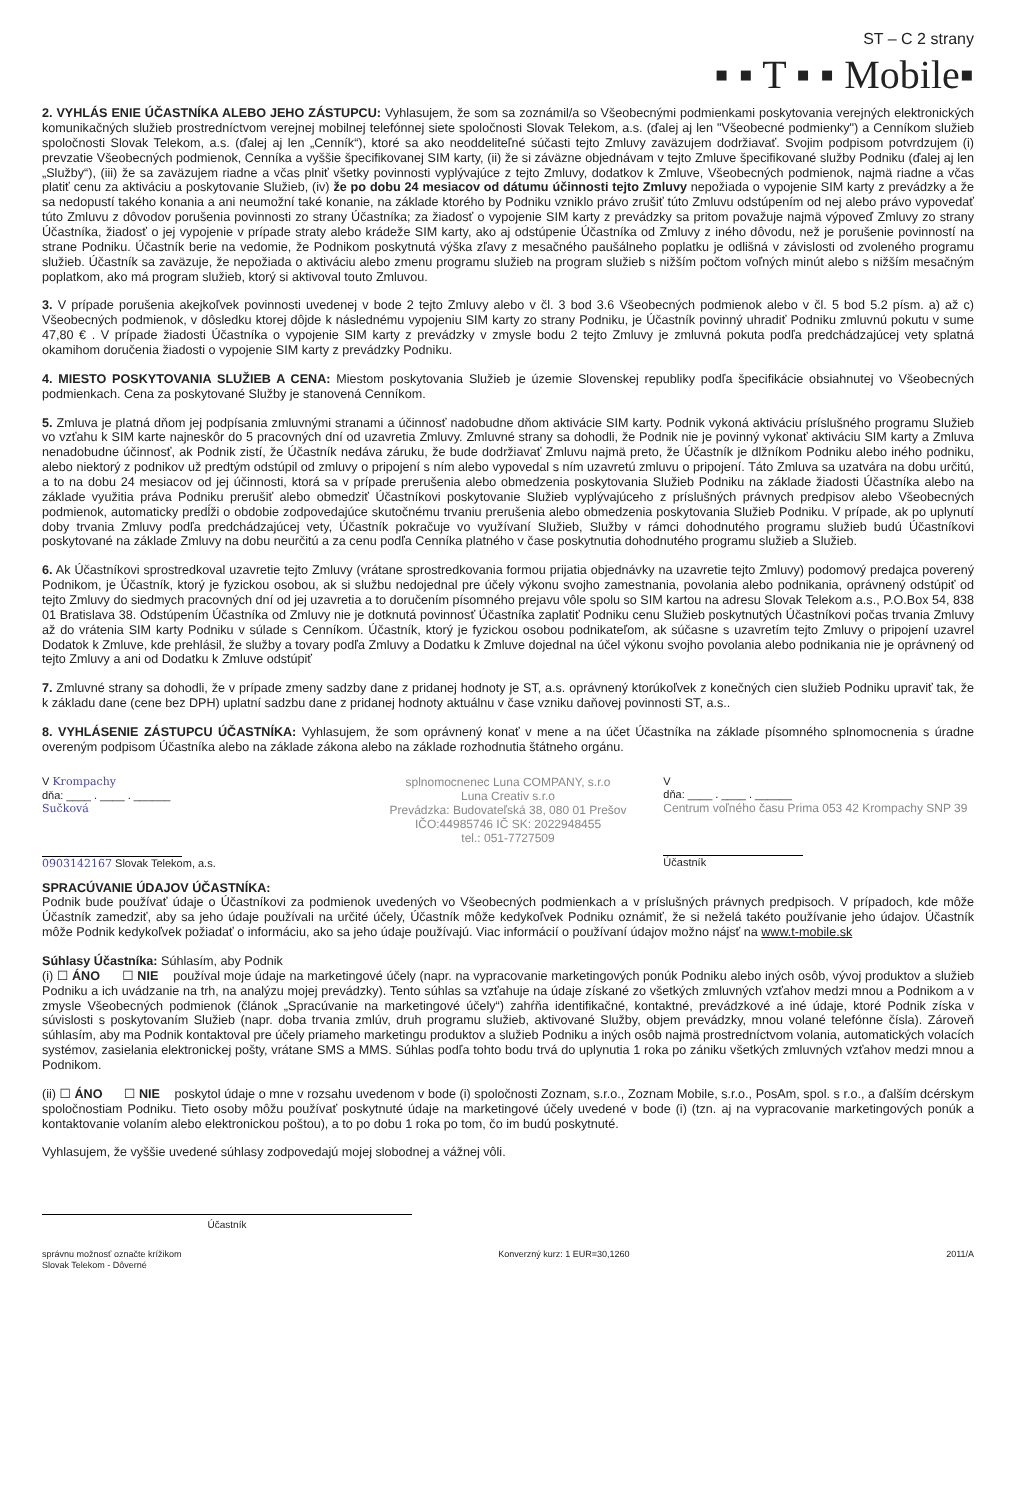ST – C 2 strany
▪ ▪ T ▪ ▪ Mobile▪
2. VYHLÁS ENIE ÚČASTNÍKA ALEBO JEHO ZÁSTUPCU: Vyhlasujem, že som sa zoznámil/a so Všeobecnými podmienkami poskytovania verejných elektronických komunikačných služieb prostredníctvom verejnej mobilnej telefónnej siete spoločnosti Slovak Telekom, a.s. (ďalej aj len "Všeobecné podmienky") a Cenníkom služieb spoločnosti Slovak Telekom, a.s. (ďalej aj len „Cenník“), ktoré sa ako neoddeliteľné súčasti tejto Zmluvy zaväzujem dodržiavať. Svojim podpisom potvrdzujem (i) prevzatie Všeobecných podmienok, Cenníka a vyššie špecifikovanej SIM karty, (ii) že si záväzne objednávam v tejto Zmluve špecifikované služby Podniku (ďalej aj len „Služby“), (iii) že sa zaväzujem riadne a včas plniť všetky povinnosti vyplývajúce z tejto Zmluvy, dodatkov k Zmluve, Všeobecných podmienok, najmä riadne a včas platiť cenu za aktiváciu a poskytovanie Služieb, (iv) že po dobu 24 mesiacov od dátumu účinnosti tejto Zmluvy nepožiada o vypojenie SIM karty z prevádzky a že sa nedopustí takého konania a ani neumožní také konanie, na základe ktorého by Podniku vzniklo právo zrušiť túto Zmluvu odstúpením od nej alebo právo vypovedať túto Zmluvu z dôvodov porušenia povinnosti zo strany Účastníka; za žiadosť o vypojenie SIM karty z prevádzky sa pritom považuje najmä výpoveď Zmluvy zo strany Účastníka, žiadosť o jej vypojenie v prípade straty alebo krádeže SIM karty, ako aj odstúpenie Účastníka od Zmluvy z iného dôvodu, než je porušenie povinností na strane Podniku. Účastník berie na vedomie, že Podnikom poskytnutá výška zľavy z mesačného paušálneho poplatku je odlišná v závislosti od zvoleného programu služieb. Účastník sa zaväzuje, že nepožiada o aktiváciu alebo zmenu programu služieb na program služieb s nižším počtom voľných minút alebo s nižším mesačným poplatkom, ako má program služieb, ktorý si aktivoval touto Zmluvou.
3. V prípade porušenia akejkoľvek povinnosti uvedenej v bode 2 tejto Zmluvy alebo v čl. 3 bod 3.6 Všeobecných podmienok alebo v čl. 5 bod 5.2 písm. a) až c) Všeobecných podmienok, v dôsledku ktorej dôjde k následnému vypojeniu SIM karty zo strany Podniku, je Účastník povinný uhradiť Podniku zmluvnú pokutu v sume 47,80 € . V prípade žiadosti Účastníka o vypojenie SIM karty z prevádzky v zmysle bodu 2 tejto Zmluvy je zmluvná pokuta podľa predchádzajúcej vety splatná okamihom doručenia žiadosti o vypojenie SIM karty z prevádzky Podniku.
4. MIESTO POSKYTOVANIA SLUŽIEB A CENA: Miestom poskytovania Služieb je územie Slovenskej republiky podľa špecifikácie obsiahnutej vo Všeobecných podmienkach. Cena za poskytované Služby je stanovená Cenníkom.
5. Zmluva je platná dňom jej podpísania zmluvnými stranami a účinnosť nadobudne dňom aktivácie SIM karty. Podnik vykoná aktiváciu príslušného programu Služieb vo vzťahu k SIM karte najneskôr do 5 pracovných dní od uzavretia Zmluvy. Zmluvné strany sa dohodli, že Podnik nie je povinný vykonať aktiváciu SIM karty a Zmluva nenadobudne účinnosť, ak Podnik zistí, že Účastník nedáva záruku, že bude dodržiavať Zmluvu najmä preto, že Účastník je dlžníkom Podniku alebo iného podniku, alebo niektorý z podnikov už predtým odstúpil od zmluvy o pripojení s ním alebo vypovedal s ním uzavretú zmluvu o pripojení. Táto Zmluva sa uzatvára na dobu určitú, a to na dobu 24 mesiacov od jej účinnosti, ktorá sa v prípade prerušenia alebo obmedzenia poskytovania Služieb Podniku na základe žiadosti Účastníka alebo na základe využitia práva Podniku prerušiť alebo obmedziť Účastníkovi poskytovanie Služieb vyplývajúceho z príslušných právnych predpisov alebo Všeobecných podmienok, automaticky predĺži o obdobie zodpovedajúce skutočnému trvaniu prerušenia alebo obmedzenia poskytovania Služieb Podniku. V prípade, ak po uplynutí doby trvania Zmluvy podľa predchádzajúcej vety, Účastník pokračuje vo využívaní Služieb, Služby v rámci dohodnutého programu služieb budú Účastníkovi poskytované na základe Zmluvy na dobu neurčitú a za cenu podľa Cenníka platného v čase poskytnutia dohodnutého programu služieb a Služieb.
6. Ak Účastníkovi sprostredkoval uzavretie tejto Zmluvy (vrátane sprostredkovania formou prijatia objednávky na uzavretie tejto Zmluvy) podomový predajca poverený Podnikom, je Účastník, ktorý je fyzickou osobou, ak si službu nedojednal pre účely výkonu svojho zamestnania, povolania alebo podnikania, oprávnený odstúpiť od tejto Zmluvy do siedmych pracovných dní od jej uzavretia a to doručením písomného prejavu vôle spolu so SIM kartou na adresu Slovak Telekom a.s., P.O.Box 54, 838 01 Bratislava 38. Odstúpením Účastníka od Zmluvy nie je dotknutá povinnosť Účastníka zaplatiť Podniku cenu Služieb poskytnutých Účastníkovi počas trvania Zmluvy až do vrátenia SIM karty Podniku v súlade s Cenníkom. Účastník, ktorý je fyzickou osobou podnikateľom, ak súčasne s uzavretím tejto Zmluvy o pripojení uzavrel Dodatok k Zmluve, kde prehlásil, že služby a tovary podľa Zmluvy a Dodatku k Zmluve dojednal na účel výkonu svojho povolania alebo podnikania nie je oprávnený od tejto Zmluvy a ani od Dodatku k Zmluve odstúpiť
7. Zmluvné strany sa dohodli, že v prípade zmeny sadzby dane z pridanej hodnoty je ST, a.s. oprávnený ktorúkoľvek z konečných cien služieb Podniku upraviť tak, že k základu dane (cene bez DPH) uplatní sadzbu dane z pridanej hodnoty aktuálnu v čase vzniku daňovej povinnosti ST, a.s..
8. VYHLÁSENIE ZÁSTUPCU ÚČASTNÍKA: Vyhlasujem, že som oprávnený konať v mene a na účet Účastníka na základe písomného splnomocnenia s úradne overeným podpisom Účastníka alebo na základe zákona alebo na základe rozhodnutia štátneho orgánu.
V Krompachy
dňa: ____ . ____ . ______
Sučková
0903142167 Slovak Telekom, a.s.
splnomocnenec Luna COMPANY, s.r.o
Luna Creativ s.r.o
Prevádzka: Budovateľská 38, 080 01 Prešov
IČO:44985746 IČ SK: 2022948455
tel.: 051-7727509
V
dňa: ____ . ____ . ______
Centrum voľného času Prima 053 42 Krompachy SNP 39
Účastník
SPRACÚVANIE ÚDAJOV ÚČASTNÍKA:
Podnik bude používať údaje o Účastníkovi za podmienok uvedených vo Všeobecných podmienkach a v príslušných právnych predpisoch. V prípadoch, kde môže Účastník zamedziť, aby sa jeho údaje používali na určité účely, Účastník môže kedykoľvek Podniku oznámiť, že si neželá takéto používanie jeho údajov. Účastník môže Podnik kedykoľvek požiadať o informáciu, ako sa jeho údaje používajú. Viac informácií o používaní údajov možno nájsť na www.t-mobile.sk
Súhlasy Účastníka: Súhlasím, aby Podnik
(i) ☐ ÁNO ☐ NIE používal moje údaje na marketingové účely (napr. na vypracovanie marketingových ponúk Podniku alebo iných osôb, vývoj produktov a služieb Podniku a ich uvádzanie na trh, na analýzu mojej prevádzky). Tento súhlas sa vzťahuje na údaje získané zo všetkých zmluvných vzťahov medzi mnou a Podnikom a v zmysle Všeobecných podmienok (článok „Spracúvanie na marketingové účely“) zahŕňa identifikačné, kontaktné, prevádzkové a iné údaje, ktoré Podnik získa v súvislosti s poskytovaním Služieb (napr. doba trvania zmlúv, druh programu služieb, aktivované Služby, objem prevádzky, mnou volané telefónne čísla). Zároveň súhlasím, aby ma Podnik kontaktoval pre účely priameho marketingu produktov a služieb Podniku a iných osôb najmä prostredníctvom volania, automatických volacích systémov, zasielania elektronickej pošty, vrátane SMS a MMS. Súhlas podľa tohto bodu trvá do uplynutia 1 roka po zániku všetkých zmluvných vzťahov medzi mnou a Podnikom.
(ii) ☐ ÁNO ☐ NIE poskytol údaje o mne v rozsahu uvedenom v bode (i) spoločnosti Zoznam, s.r.o., Zoznam Mobile, s.r.o., PosAm, spol. s r.o., a ďalším dcérskym spoločnostiam Podniku. Tieto osoby môžu používať poskytnuté údaje na marketingové účely uvedené v bode (i) (tzn. aj na vypracovanie marketingových ponúk a kontaktovanie volaním alebo elektronickou poštou), a to po dobu 1 roka po tom, čo im budú poskytnuté.
Vyhlasujem, že vyššie uvedené súhlasy zodpovedajú mojej slobodnej a vážnej vôli.
Účastník
správnu možnosť označte krížikom
Slovak Telekom - Dôverné
Konverzný kurz: 1 EUR=30,1260 2011/A